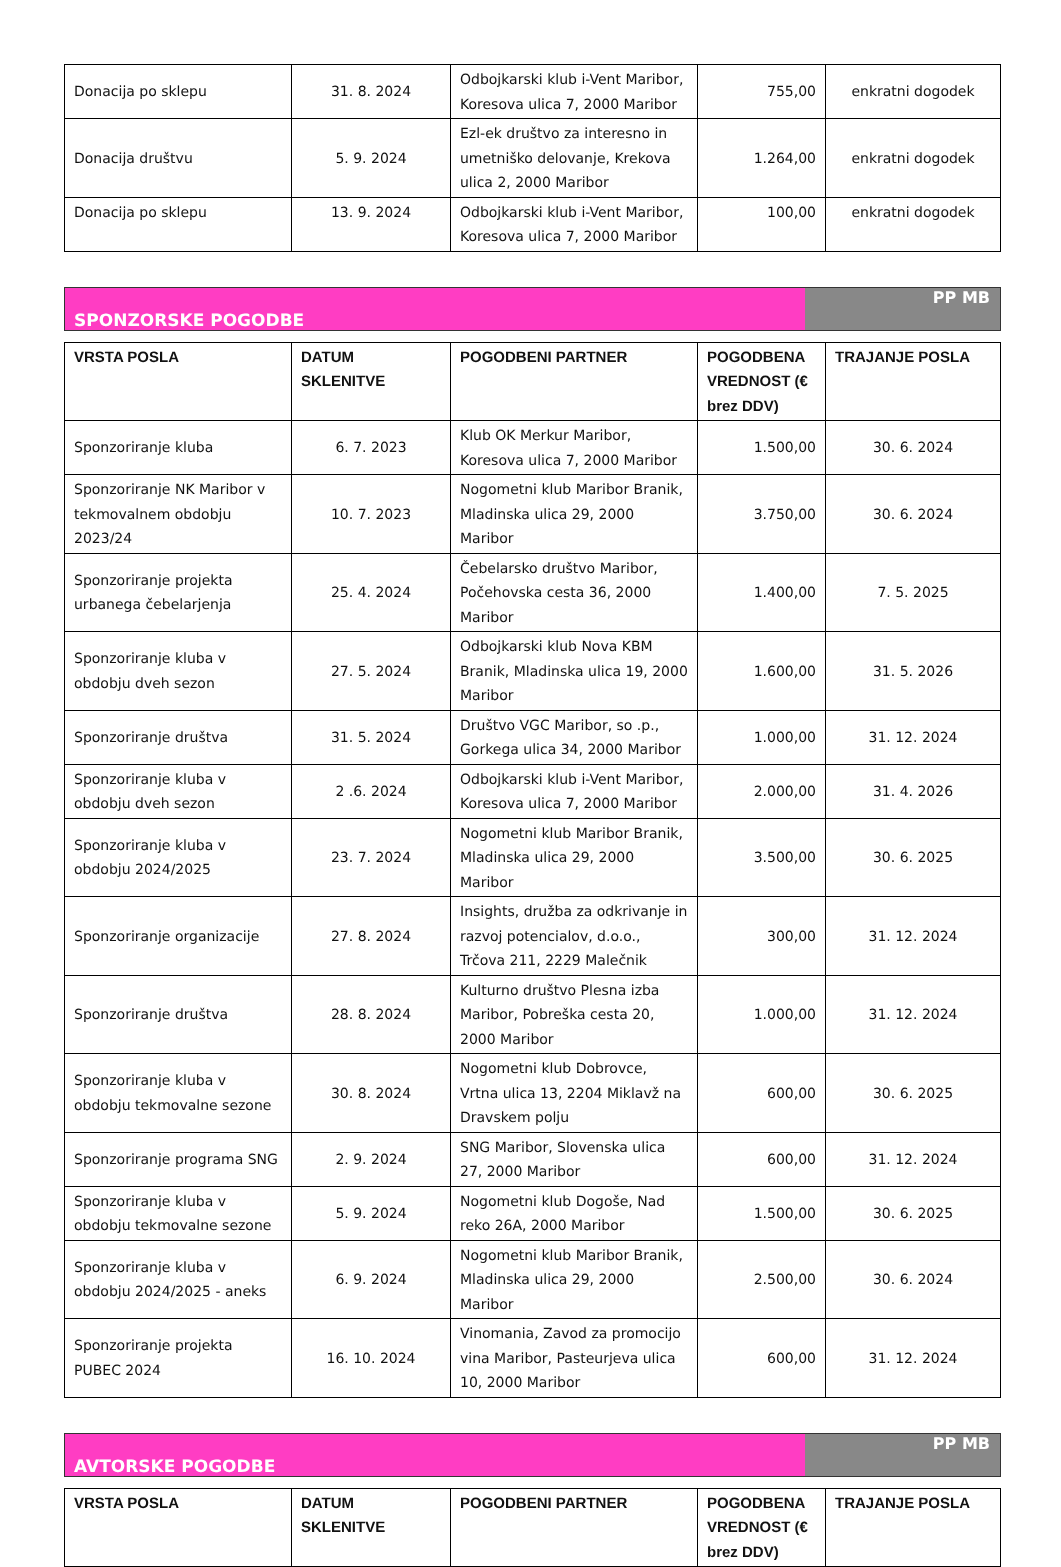| Donacija po sklepu | 31. 8. 2024 | Odbojkarski klub i-Vent Maribor, Koresova ulica 7, 2000 Maribor | 755,00 | enkratni dogodek |
| Donacija društvu | 5. 9. 2024 | Ezl-ek društvo za interesno in umetniško delovanje, Krekova ulica 2, 2000 Maribor | 1.264,00 | enkratni dogodek |
| Donacija po sklepu | 13. 9. 2024 | Odbojkarski klub i-Vent Maribor, Koresova ulica 7, 2000 Maribor | 100,00 | enkratni dogodek |
SPONZORSKE POGODBE PP MB
| VRSTA POSLA | DATUM SKLENITVE | POGODBENI PARTNER | POGODBENA VREDNOST (€ brez DDV) | TRAJANJE POSLA |
| --- | --- | --- | --- | --- |
| Sponzoriranje kluba | 6. 7. 2023 | Klub OK Merkur Maribor, Koresova ulica 7, 2000 Maribor | 1.500,00 | 30. 6. 2024 |
| Sponzoriranje NK Maribor v tekmovalnem obdobju 2023/24 | 10. 7. 2023 | Nogometni klub Maribor Branik, Mladinska ulica 29, 2000 Maribor | 3.750,00 | 30. 6. 2024 |
| Sponzoriranje projekta urbanega čebelarjenja | 25. 4. 2024 | Čebelarsko društvo Maribor, Počehovska cesta 36, 2000 Maribor | 1.400,00 | 7. 5. 2025 |
| Sponzoriranje kluba v obdobju dveh sezon | 27. 5. 2024 | Odbojkarski klub Nova KBM Branik, Mladinska ulica 19, 2000 Maribor | 1.600,00 | 31. 5. 2026 |
| Sponzoriranje društva | 31. 5. 2024 | Društvo VGC Maribor, so .p., Gorkega ulica 34, 2000 Maribor | 1.000,00 | 31. 12. 2024 |
| Sponzoriranje kluba v obdobju dveh sezon | 2 .6. 2024 | Odbojkarski klub i-Vent Maribor, Koresova ulica 7, 2000 Maribor | 2.000,00 | 31. 4. 2026 |
| Sponzoriranje kluba v obdobju 2024/2025 | 23. 7. 2024 | Nogometni klub Maribor Branik, Mladinska ulica 29, 2000 Maribor | 3.500,00 | 30. 6. 2025 |
| Sponzoriranje organizacije | 27. 8. 2024 | Insights, družba za odkrivanje in razvoj potencialov, d.o.o., Trčova 211, 2229 Malečnik | 300,00 | 31. 12. 2024 |
| Sponzoriranje društva | 28. 8. 2024 | Kulturno društvo Plesna izba Maribor, Pobreška cesta 20, 2000 Maribor | 1.000,00 | 31. 12. 2024 |
| Sponzoriranje kluba v obdobju tekmovalne sezone | 30. 8. 2024 | Nogometni klub Dobrovce, Vrtna ulica 13, 2204 Miklavž na Dravskem polju | 600,00 | 30. 6. 2025 |
| Sponzoriranje programa SNG | 2. 9. 2024 | SNG Maribor, Slovenska ulica 27, 2000 Maribor | 600,00 | 31. 12. 2024 |
| Sponzoriranje kluba v obdobju tekmovalne sezone | 5. 9. 2024 | Nogometni klub Dogoše, Nad reko 26A, 2000 Maribor | 1.500,00 | 30. 6. 2025 |
| Sponzoriranje kluba v obdobju 2024/2025 - aneks | 6. 9. 2024 | Nogometni klub Maribor Branik, Mladinska ulica 29, 2000 Maribor | 2.500,00 | 30. 6. 2024 |
| Sponzoriranje projekta PUBEC 2024 | 16. 10. 2024 | Vinomania, Zavod za promocijo vina Maribor, Pasteurjeva ulica 10, 2000 Maribor | 600,00 | 31. 12. 2024 |
AVTORSKE POGODBE PP MB
| VRSTA POSLA | DATUM SKLENITVE | POGODBENI PARTNER | POGODBENA VREDNOST (€ brez DDV) | TRAJANJE POSLA |
| --- | --- | --- | --- | --- |